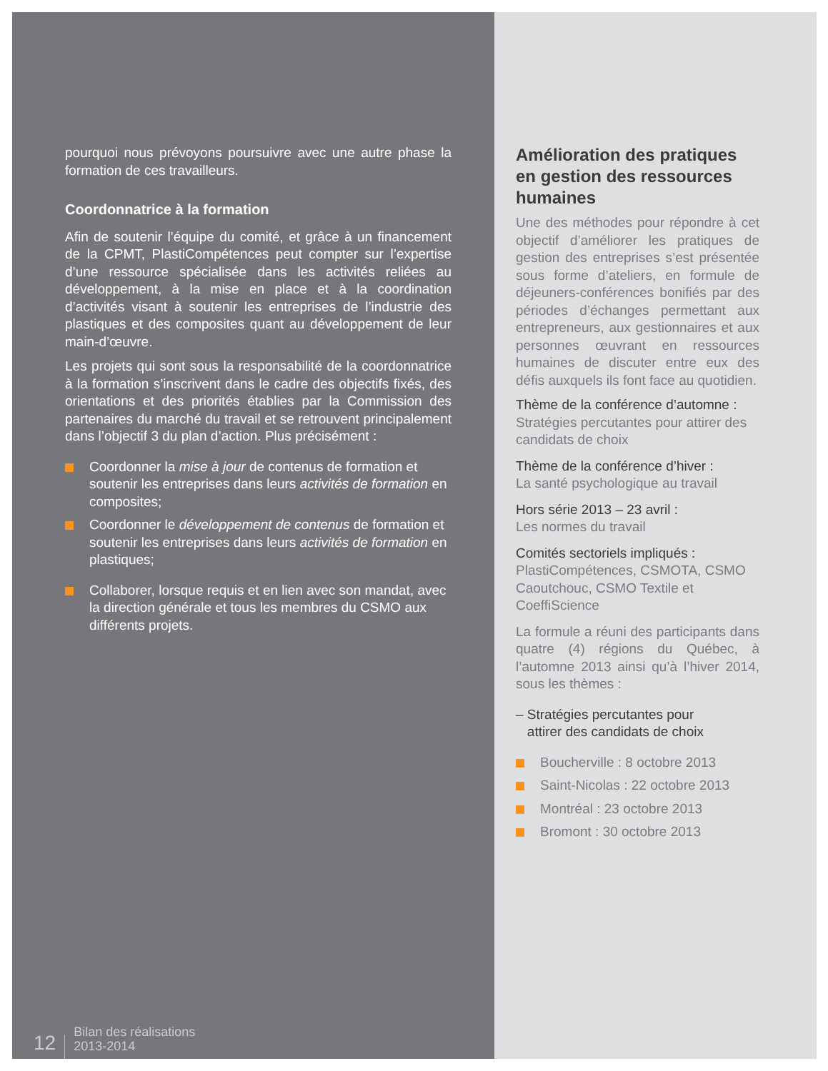pourquoi nous prévoyons poursuivre avec une autre phase la formation de ces travailleurs.
Coordonnatrice à la formation
Afin de soutenir l’équipe du comité, et grâce à un financement de la CPMT, PlastiCompétences peut compter sur l’expertise d’une ressource spécialisée dans les activités reliées au développement, à la mise en place et à la coordination d’activités visant à soutenir les entreprises de l’industrie des plastiques et des composites quant au développement de leur main-d’œuvre.
Les projets qui sont sous la responsabilité de la coordonnatrice à la formation s’inscrivent dans le cadre des objectifs fixés, des orientations et des priorités établies par la Commission des partenaires du marché du travail et se retrouvent principalement dans l’objectif 3 du plan d’action. Plus précisément :
Coordonner la mise à jour de contenus de formation et soutenir les entreprises dans leurs activités de formation en composites;
Coordonner le développement de contenus de formation et soutenir les entreprises dans leurs activités de formation en plastiques;
Collaborer, lorsque requis et en lien avec son mandat, avec la direction générale et tous les membres du CSMO aux différents projets.
12 Bilan des réalisations
2013-2014
Amélioration des pratiques en gestion des ressources humaines
Une des méthodes pour répondre à cet objectif d’améliorer les pratiques de gestion des entreprises s’est présentée sous forme d’ateliers, en formule de déjeuners-conférences bonifiés par des périodes d’échanges permettant aux entrepreneurs, aux gestionnaires et aux personnes œuvrant en ressources humaines de discuter entre eux des défis auxquels ils font face au quotidien.
Thème de la conférence d’automne :
Stratégies percutantes pour attirer des candidats de choix
Thème de la conférence d’hiver :
La santé psychologique au travail
Hors série 2013 – 23 avril :
Les normes du travail
Comités sectoriels impliqués :
PlastiCompétences, CSMOTA, CSMO Caoutchouc, CSMO Textile et CoeffiScience
La formule a réuni des participants dans quatre (4) régions du Québec, à l’automne 2013 ainsi qu’à l’hiver 2014, sous les thèmes :
– Stratégies percutantes pour
attirer des candidats de choix
Boucherville : 8 octobre 2013
Saint-Nicolas : 22 octobre 2013
Montréal : 23 octobre 2013
Bromont : 30 octobre 2013